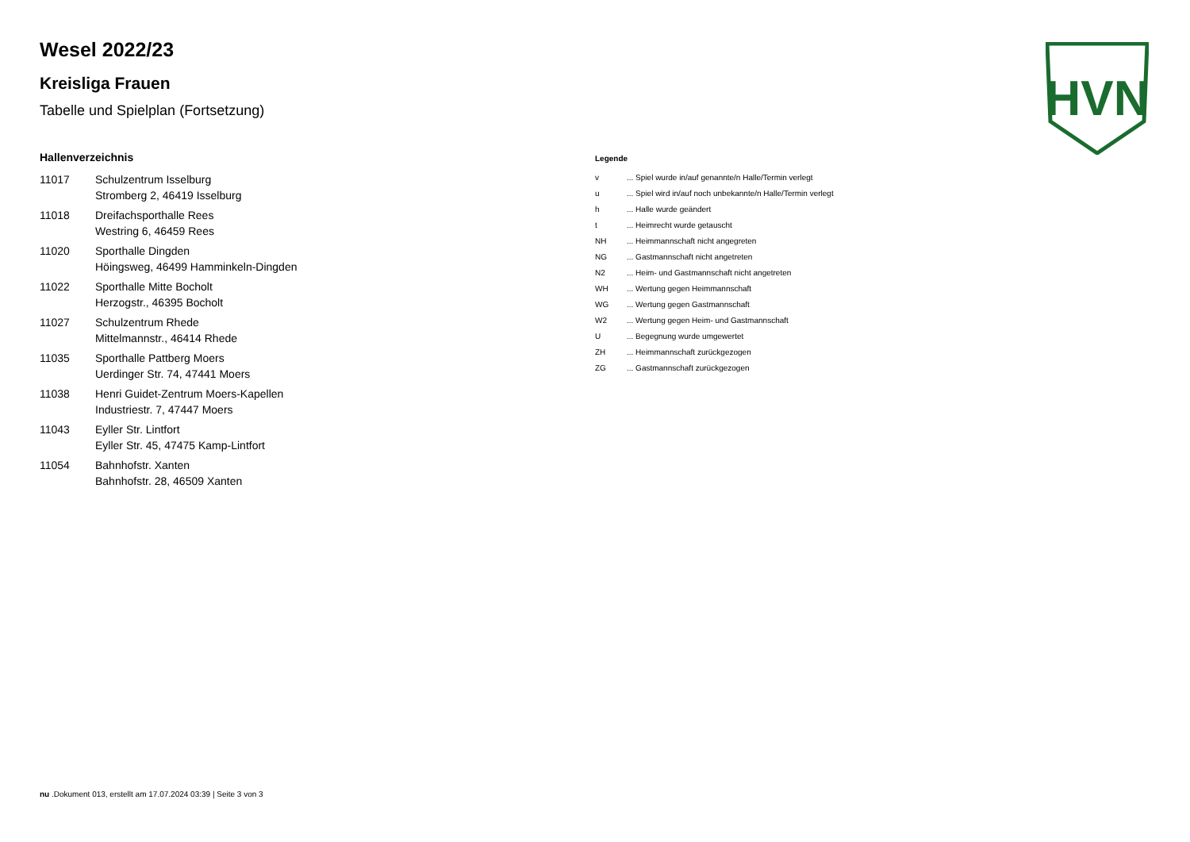HVN
Wesel 2022/23
Kreisliga Frauen
Tabelle und Spielplan (Fortsetzung)
Hallenverzeichnis
| 11017 | Schulzentrum Isselburg Stromberg 2, 46419 Isselburg |
| 11018 | Dreifachsporthalle Rees Westring 6, 46459 Rees |
| 11020 | Sporthalle Dingden Höingsweg, 46499 Hamminkeln-Dingden |
| 11022 | Sporthalle Mitte Bocholt Herzogstr., 46395 Bocholt |
| 11027 | Schulzentrum Rhede Mittelmannstr., 46414 Rhede |
| 11035 | Sporthalle Pattberg Moers Uerdinger Str. 74, 47441 Moers |
| 11038 | Henri Guidet-Zentrum Moers-Kapellen Industriestr. 7, 47447 Moers |
| 11043 | Eyller Str. Lintfort Eyller Str. 45, 47475 Kamp-Lintfort |
| 11054 | Bahnhofstr. Xanten Bahnhofstr. 28, 46509 Xanten |
Legende
| v | ... Spiel wurde in/auf genannte/n Halle/Termin verlegt |
| u | ... Spiel wird in/auf noch unbekannte/n Halle/Termin verlegt |
| h | ... Halle wurde geändert |
| t | ... Heimrecht wurde getauscht |
| NH | ... Heimmannschaft nicht angegreten |
| NG | ... Gastmannschaft nicht angetreten |
| N2 | ... Heim- und Gastmannschaft nicht angetreten |
| WH | ... Wertung gegen Heimmannschaft |
| WG | ... Wertung gegen Gastmannschaft |
| W2 | ... Wertung gegen Heim- und Gastmannschaft |
| U | ... Begegnung wurde umgewertet |
| ZH | ... Heimmannschaft zurückgezogen |
| ZG | ... Gastmannschaft zurückgezogen |
nu .Dokument 013, erstellt am 17.07.2024 03:39 | Seite 3 von 3